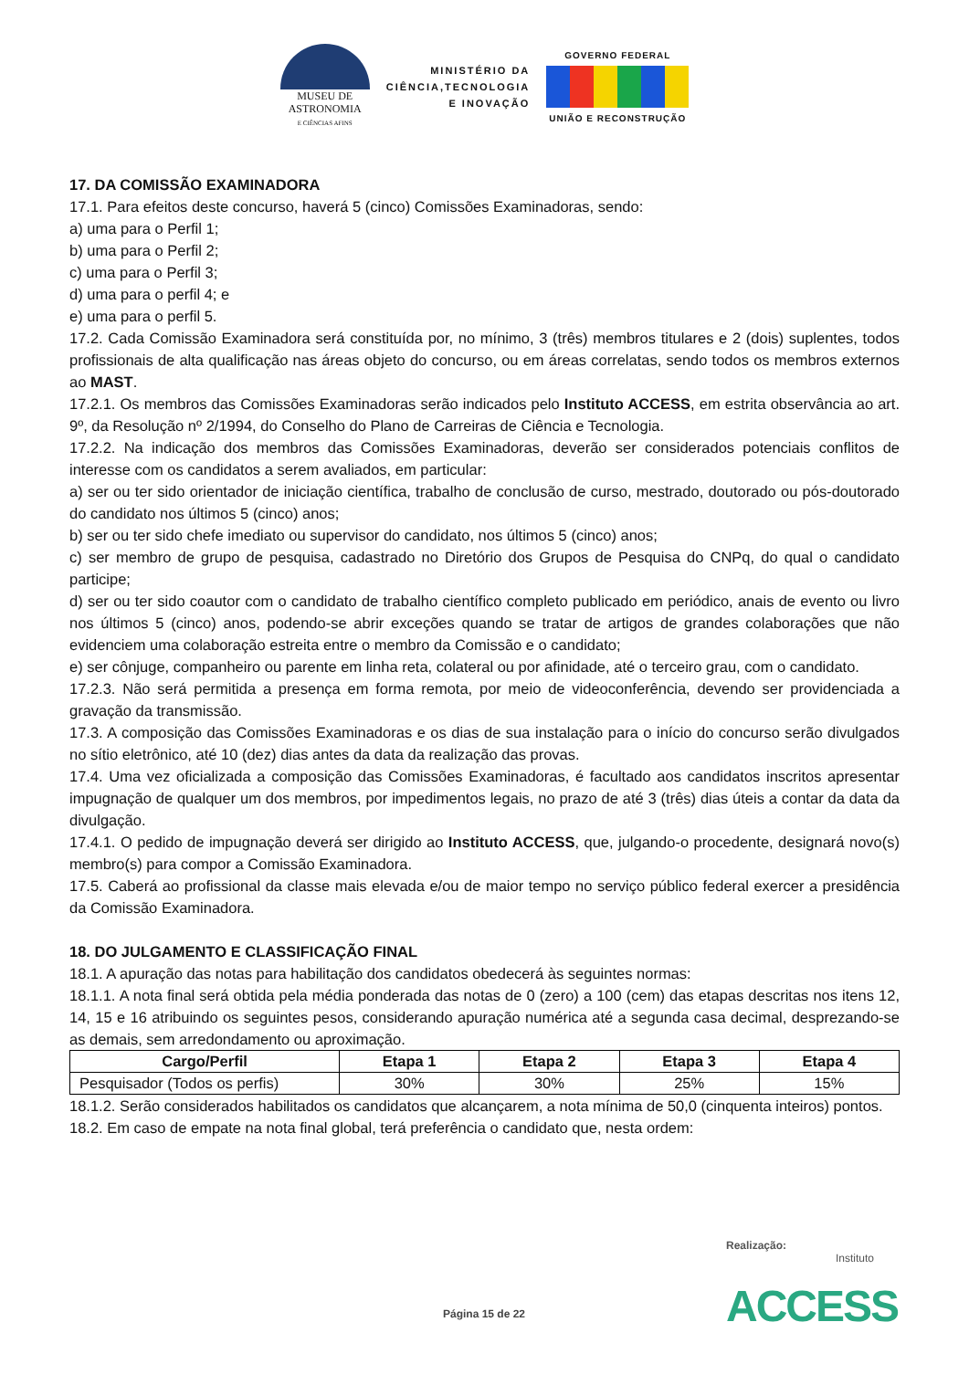MUSEU DE
ASTRONOMIA
E CIÊNCIAS AFINS
MINISTÉRIO DA
CIÊNCIA,TECNOLOGIA
E INOVAÇÃO
GOVERNO FEDERAL
UNIÃO E RECONSTRUÇÃO
17. DA COMISSÃO EXAMINADORA
17.1. Para efeitos deste concurso, haverá 5 (cinco) Comissões Examinadoras, sendo:
a) uma para o Perfil 1;
b) uma para o Perfil 2;
c) uma para o Perfil 3;
d) uma para o perfil 4; e
e) uma para o perfil 5.
17.2. Cada Comissão Examinadora será constituída por, no mínimo, 3 (três) membros titulares e 2 (dois) suplentes, todos profissionais de alta qualificação nas áreas objeto do concurso, ou em áreas correlatas, sendo todos os membros externos ao MAST.
17.2.1. Os membros das Comissões Examinadoras serão indicados pelo Instituto ACCESS, em estrita observância ao art. 9º, da Resolução nº 2/1994, do Conselho do Plano de Carreiras de Ciência e Tecnologia.
17.2.2. Na indicação dos membros das Comissões Examinadoras, deverão ser considerados potenciais conflitos de interesse com os candidatos a serem avaliados, em particular:
a) ser ou ter sido orientador de iniciação científica, trabalho de conclusão de curso, mestrado, doutorado ou pós-doutorado do candidato nos últimos 5 (cinco) anos;
b) ser ou ter sido chefe imediato ou supervisor do candidato, nos últimos 5 (cinco) anos;
c) ser membro de grupo de pesquisa, cadastrado no Diretório dos Grupos de Pesquisa do CNPq, do qual o candidato participe;
d) ser ou ter sido coautor com o candidato de trabalho científico completo publicado em periódico, anais de evento ou livro nos últimos 5 (cinco) anos, podendo-se abrir exceções quando se tratar de artigos de grandes colaborações que não evidenciem uma colaboração estreita entre o membro da Comissão e o candidato;
e) ser cônjuge, companheiro ou parente em linha reta, colateral ou por afinidade, até o terceiro grau, com o candidato.
17.2.3. Não será permitida a presença em forma remota, por meio de videoconferência, devendo ser providenciada a gravação da transmissão.
17.3. A composição das Comissões Examinadoras e os dias de sua instalação para o início do concurso serão divulgados no sítio eletrônico, até 10 (dez) dias antes da data da realização das provas.
17.4. Uma vez oficializada a composição das Comissões Examinadoras, é facultado aos candidatos inscritos apresentar impugnação de qualquer um dos membros, por impedimentos legais, no prazo de até 3 (três) dias úteis a contar da data da divulgação.
17.4.1. O pedido de impugnação deverá ser dirigido ao Instituto ACCESS, que, julgando-o procedente, designará novo(s) membro(s) para compor a Comissão Examinadora.
17.5. Caberá ao profissional da classe mais elevada e/ou de maior tempo no serviço público federal exercer a presidência da Comissão Examinadora.
18. DO JULGAMENTO E CLASSIFICAÇÃO FINAL
18.1. A apuração das notas para habilitação dos candidatos obedecerá às seguintes normas:
18.1.1. A nota final será obtida pela média ponderada das notas de 0 (zero) a 100 (cem) das etapas descritas nos itens 12, 14, 15 e 16 atribuindo os seguintes pesos, considerando apuração numérica até a segunda casa decimal, desprezando-se as demais, sem arredondamento ou aproximação.
| Cargo/Perfil | Etapa 1 | Etapa 2 | Etapa 3 | Etapa 4 |
| --- | --- | --- | --- | --- |
| Pesquisador (Todos os perfis) | 30% | 30% | 25% | 15% |
18.1.2. Serão considerados habilitados os candidatos que alcançarem, a nota mínima de 50,0 (cinquenta inteiros) pontos.
18.2. Em caso de empate na nota final global, terá preferência o candidato que, nesta ordem:
Página 15 de 22
Realização:
Instituto
ACCESS